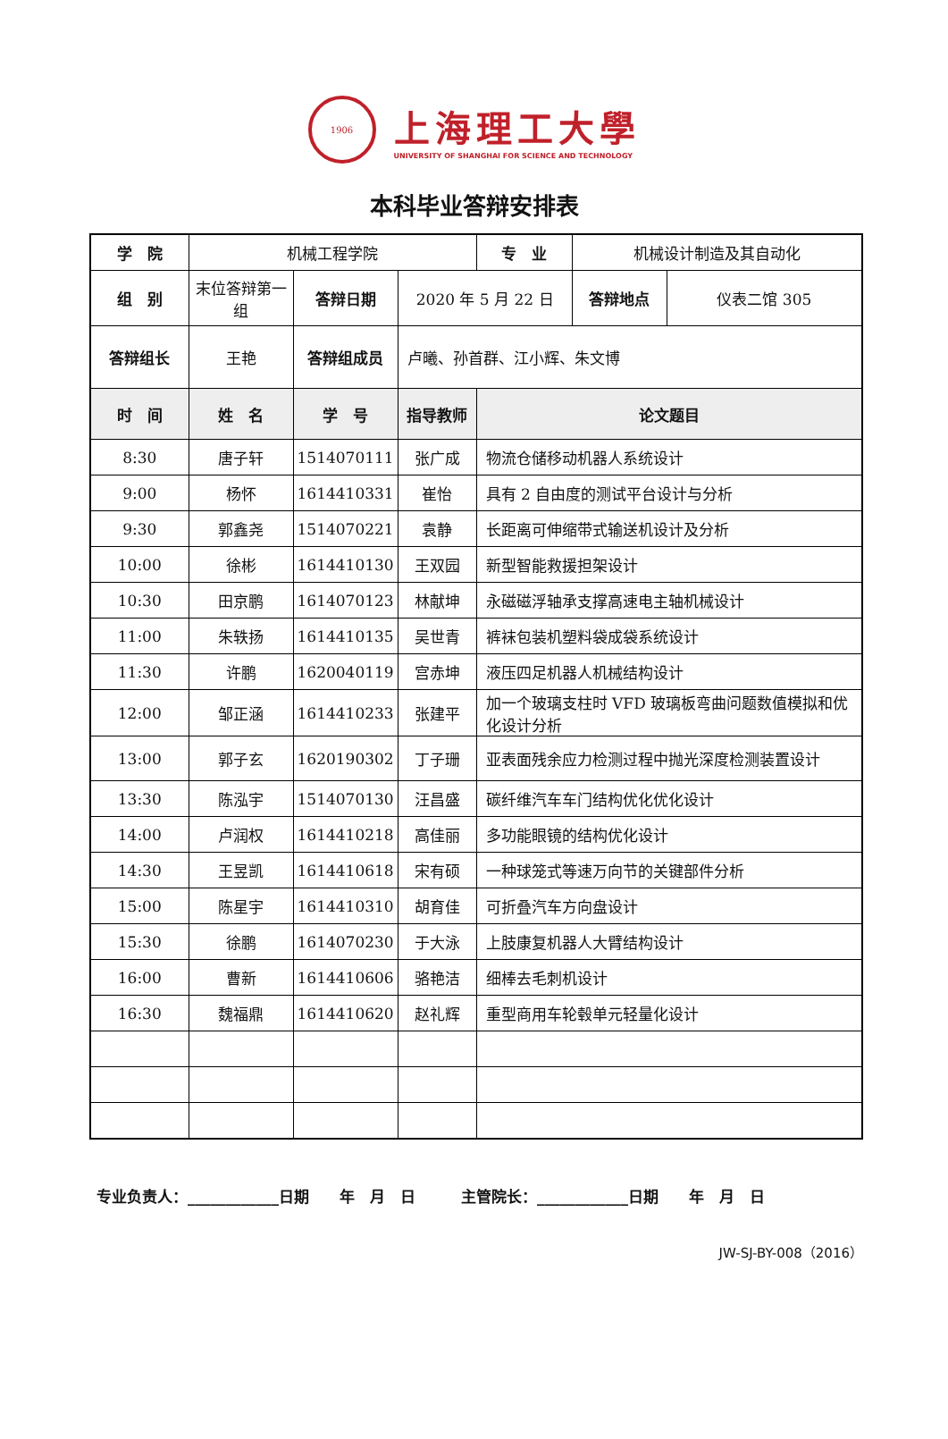1906
上海理工大學
UNIVERSITY OF SHANGHAI FOR SCIENCE AND TECHNOLOGY
本科毕业答辩安排表
| 学 院 | 机械工程学院 | | | 专 业 | 机械设计制造及其自动化 | |
| 组 别 | 末位答辩第一组 | 答辩日期 | 2020 年 5 月 22 日 | | 答辩地点 | 仪表二馆 305 |
| 答辩组长 | 王艳 | 答辩组成员 | 卢曦、孙首群、江小辉、朱文博 | | | |
| 时 间 | 姓 名 | 学 号 | 指导教师 | 论文题目 | | |
| 8:30 | 唐子轩 | 1514070111 | 张广成 | 物流仓储移动机器人系统设计 | | |
| 9:00 | 杨怀 | 1614410331 | 崔怡 | 具有 2 自由度的测试平台设计与分析 | | |
| 9:30 | 郭鑫尧 | 1514070221 | 袁静 | 长距离可伸缩带式输送机设计及分析 | | |
| 10:00 | 徐彬 | 1614410130 | 王双园 | 新型智能救援担架设计 | | |
| 10:30 | 田京鹏 | 1614070123 | 林献坤 | 永磁磁浮轴承支撑高速电主轴机械设计 | | |
| 11:00 | 朱轶扬 | 1614410135 | 吴世青 | 裤袜包装机塑料袋成袋系统设计 | | |
| 11:30 | 许鹏 | 1620040119 | 宫赤坤 | 液压四足机器人机械结构设计 | | |
| 12:00 | 邹正涵 | 1614410233 | 张建平 | 加一个玻璃支柱时 VFD 玻璃板弯曲问题数值模拟和优化设计分析 | | |
| 13:00 | 郭子玄 | 1620190302 | 丁子珊 | 亚表面残余应力检测过程中抛光深度检测装置设计 | | |
| 13:30 | 陈泓宇 | 1514070130 | 汪昌盛 | 碳纤维汽车车门结构优化优化设计 | | |
| 14:00 | 卢润权 | 1614410218 | 高佳丽 | 多功能眼镜的结构优化设计 | | |
| 14:30 | 王昱凯 | 1614410618 | 宋有硕 | 一种球笼式等速万向节的关键部件分析 | | |
| 15:00 | 陈星宇 | 1614410310 | 胡育佳 | 可折叠汽车方向盘设计 | | |
| 15:30 | 徐鹏 | 1614070230 | 于大泳 | 上肢康复机器人大臂结构设计 | | |
| 16:00 | 曹新 | 1614410606 | 骆艳洁 | 细棒去毛刺机设计 | | |
| 16:30 | 魏福鼎 | 1614410620 | 赵礼辉 | 重型商用车轮毂单元轻量化设计 | | |
专业负责人：____________日期　　年　月　日　　　主管院长：____________日期　　年　月　日
JW-SJ-BY-008（2016）